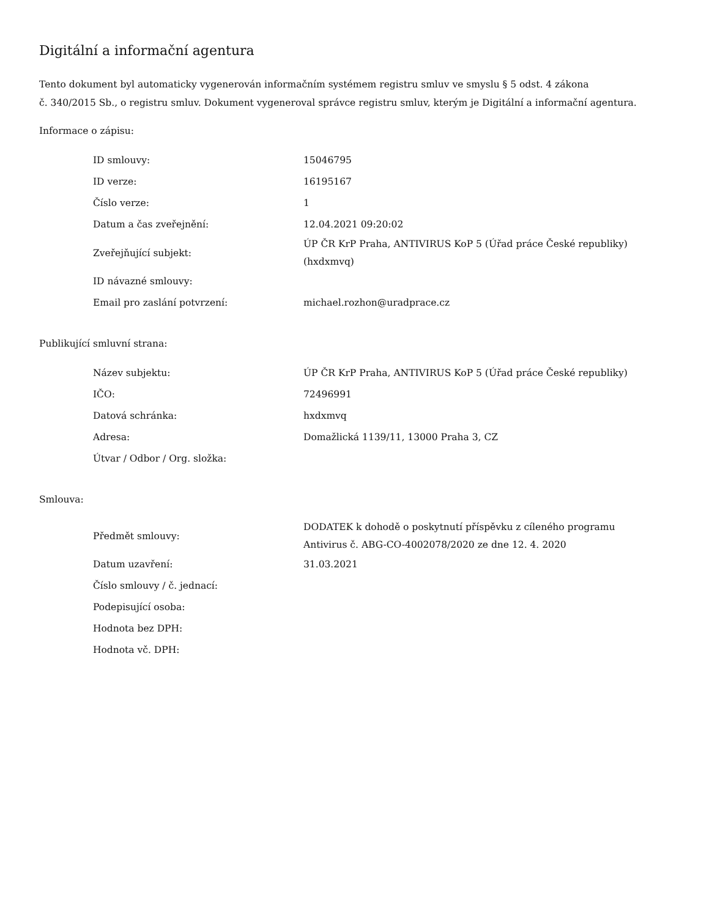Digitální a informační agentura
Tento dokument byl automaticky vygenerován informačním systémem registru smluv ve smyslu § 5 odst. 4 zákona
č. 340/2015 Sb., o registru smluv. Dokument vygeneroval správce registru smluv, kterým je Digitální a informační agentura.
Informace o zápisu:
| ID smlouvy: | 15046795 |
| ID verze: | 16195167 |
| Číslo verze: | 1 |
| Datum a čas zveřejnění: | 12.04.2021 09:20:02 |
| Zveřejňující subjekt: | ÚP ČR KrP Praha, ANTIVIRUS KoP 5 (Úřad práce České republiky) (hxdxmvq) |
| ID návazné smlouvy: | |
| Email pro zaslání potvrzení: | michael.rozhon@uradprace.cz |
Publikující smluvní strana:
| Název subjektu: | ÚP ČR KrP Praha, ANTIVIRUS KoP 5 (Úřad práce České republiky) |
| IČO: | 72496991 |
| Datová schránka: | hxdxmvq |
| Adresa: | Domažlická 1139/11, 13000 Praha 3, CZ |
| Útvar / Odbor / Org. složka: | |
Smlouva:
| Předmět smlouvy: | DODATEK k dohodě o poskytnutí příspěvku z cíleného programu Antivirus č. ABG-CO-4002078/2020 ze dne 12. 4. 2020 |
| Datum uzavření: | 31.03.2021 |
| Číslo smlouvy / č. jednací: | |
| Podepisující osoba: | |
| Hodnota bez DPH: | |
| Hodnota vč. DPH: | |